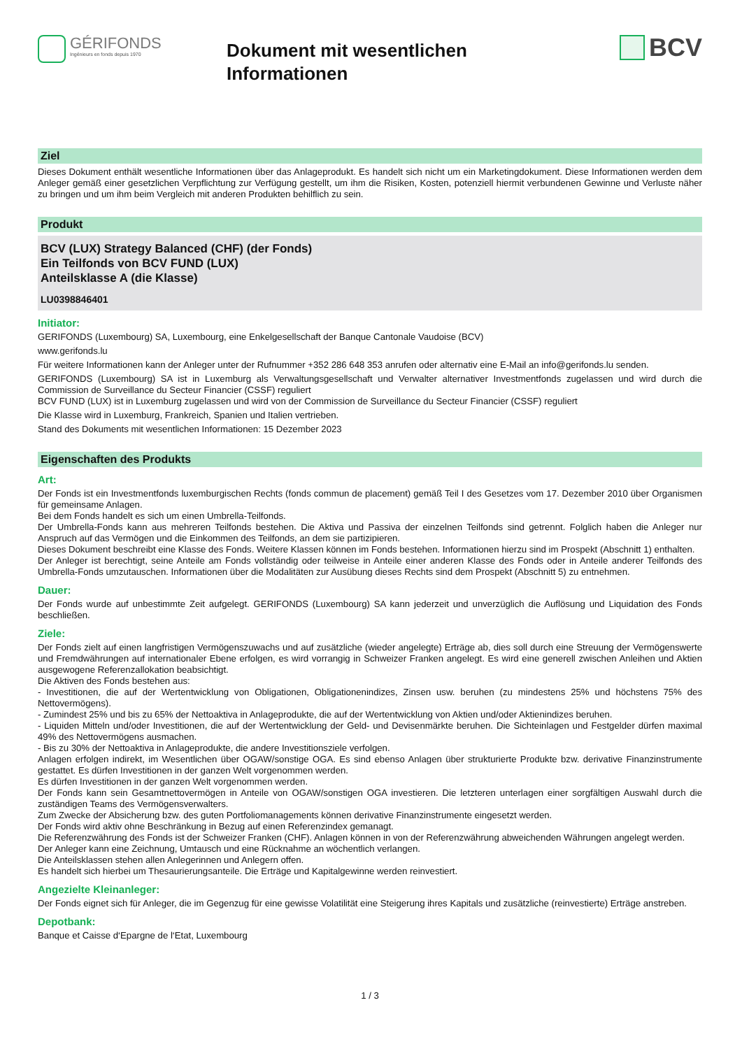GÉRIFONDS
Ingénieurs en fonds depuis 1970
Dokument mit wesentlichen
Informationen
BCV
Ziel
Dieses Dokument enthält wesentliche Informationen über das Anlageprodukt. Es handelt sich nicht um ein Marketingdokument. Diese Informationen werden dem Anleger gemäß einer gesetzlichen Verpflichtung zur Verfügung gestellt, um ihm die Risiken, Kosten, potenziell hiermit verbundenen Gewinne und Verluste näher zu bringen und um ihm beim Vergleich mit anderen Produkten behilflich zu sein.
Produkt
BCV (LUX) Strategy Balanced (CHF) (der Fonds)
Ein Teilfonds von BCV FUND (LUX)
Anteilsklasse A (die Klasse)
LU0398846401
Initiator:
GERIFONDS (Luxembourg) SA, Luxembourg, eine Enkelgesellschaft der Banque Cantonale Vaudoise (BCV)
www.gerifonds.lu
Für weitere Informationen kann der Anleger unter der Rufnummer +352 286 648 353 anrufen oder alternativ eine E-Mail an info@gerifonds.lu senden.
GERIFONDS (Luxembourg) SA ist in Luxemburg als Verwaltungsgesellschaft und Verwalter alternativer Investmentfonds zugelassen und wird durch die Commission de Surveillance du Secteur Financier (CSSF) reguliert
BCV FUND (LUX) ist in Luxemburg zugelassen und wird von der Commission de Surveillance du Secteur Financier (CSSF) reguliert
Die Klasse wird in Luxemburg, Frankreich, Spanien und Italien vertrieben.
Stand des Dokuments mit wesentlichen Informationen: 15 Dezember 2023
Eigenschaften des Produkts
Art:
Der Fonds ist ein Investmentfonds luxemburgischen Rechts (fonds commun de placement) gemäß Teil I des Gesetzes vom 17. Dezember 2010 über Organismen für gemeinsame Anlagen.
Bei dem Fonds handelt es sich um einen Umbrella-Teilfonds.
Der Umbrella-Fonds kann aus mehreren Teilfonds bestehen. Die Aktiva und Passiva der einzelnen Teilfonds sind getrennt. Folglich haben die Anleger nur Anspruch auf das Vermögen und die Einkommen des Teilfonds, an dem sie partizipieren.
Dieses Dokument beschreibt eine Klasse des Fonds. Weitere Klassen können im Fonds bestehen. Informationen hierzu sind im Prospekt (Abschnitt 1) enthalten.
Der Anleger ist berechtigt, seine Anteile am Fonds vollständig oder teilweise in Anteile einer anderen Klasse des Fonds oder in Anteile anderer Teilfonds des Umbrella-Fonds umzutauschen. Informationen über die Modalitäten zur Ausübung dieses Rechts sind dem Prospekt (Abschnitt 5) zu entnehmen.
Dauer:
Der Fonds wurde auf unbestimmte Zeit aufgelegt. GERIFONDS (Luxembourg) SA kann jederzeit und unverzüglich die Auflösung und Liquidation des Fonds beschließen.
Ziele:
Der Fonds zielt auf einen langfristigen Vermögenszuwachs und auf zusätzliche (wieder angelegte) Erträge ab, dies soll durch eine Streuung der Vermögenswerte und Fremdwährungen auf internationaler Ebene erfolgen, es wird vorrangig in Schweizer Franken angelegt. Es wird eine generell zwischen Anleihen und Aktien ausgewogene Referenzallokation beabsichtigt.
Die Aktiven des Fonds bestehen aus:
- Investitionen, die auf der Wertentwicklung von Obligationen, Obligationenindizes, Zinsen usw. beruhen (zu mindestens 25% und höchstens 75% des Nettovermögens).
- Zumindest 25% und bis zu 65% der Nettoaktiva in Anlageprodukte, die auf der Wertentwicklung von Aktien und/oder Aktienindizes beruhen.
- Liquiden Mitteln und/oder Investitionen, die auf der Wertentwicklung der Geld- und Devisenmärkte beruhen. Die Sichteinlagen und Festgelder dürfen maximal 49% des Nettovermögens ausmachen.
- Bis zu 30% der Nettoaktiva in Anlageprodukte, die andere Investitionsziele verfolgen.
Anlagen erfolgen indirekt, im Wesentlichen über OGAW/sonstige OGA. Es sind ebenso Anlagen über strukturierte Produkte bzw. derivative Finanzinstrumente gestattet. Es dürfen Investitionen in der ganzen Welt vorgenommen werden.
Es dürfen Investitionen in der ganzen Welt vorgenommen werden.
Der Fonds kann sein Gesamtnettovermögen in Anteile von OGAW/sonstigen OGA investieren. Die letzteren unterlagen einer sorgfältigen Auswahl durch die zuständigen Teams des Vermögensverwalters.
Zum Zwecke der Absicherung bzw. des guten Portfoliomanagements können derivative Finanzinstrumente eingesetzt werden.
Der Fonds wird aktiv ohne Beschränkung in Bezug auf einen Referenzindex gemanagt.
Die Referenzwährung des Fonds ist der Schweizer Franken (CHF). Anlagen können in von der Referenzwährung abweichenden Währungen angelegt werden.
Der Anleger kann eine Zeichnung, Umtausch und eine Rücknahme an wöchentlich verlangen.
Die Anteilsklassen stehen allen Anlegerinnen und Anlegern offen.
Es handelt sich hierbei um Thesaurierungsanteile. Die Erträge und Kapitalgewinne werden reinvestiert.
Angezielte Kleinanleger:
Der Fonds eignet sich für Anleger, die im Gegenzug für eine gewisse Volatilität eine Steigerung ihres Kapitals und zusätzliche (reinvestierte) Erträge anstreben.
Depotbank:
Banque et Caisse d‘Epargne de l‘Etat, Luxembourg
1 / 3